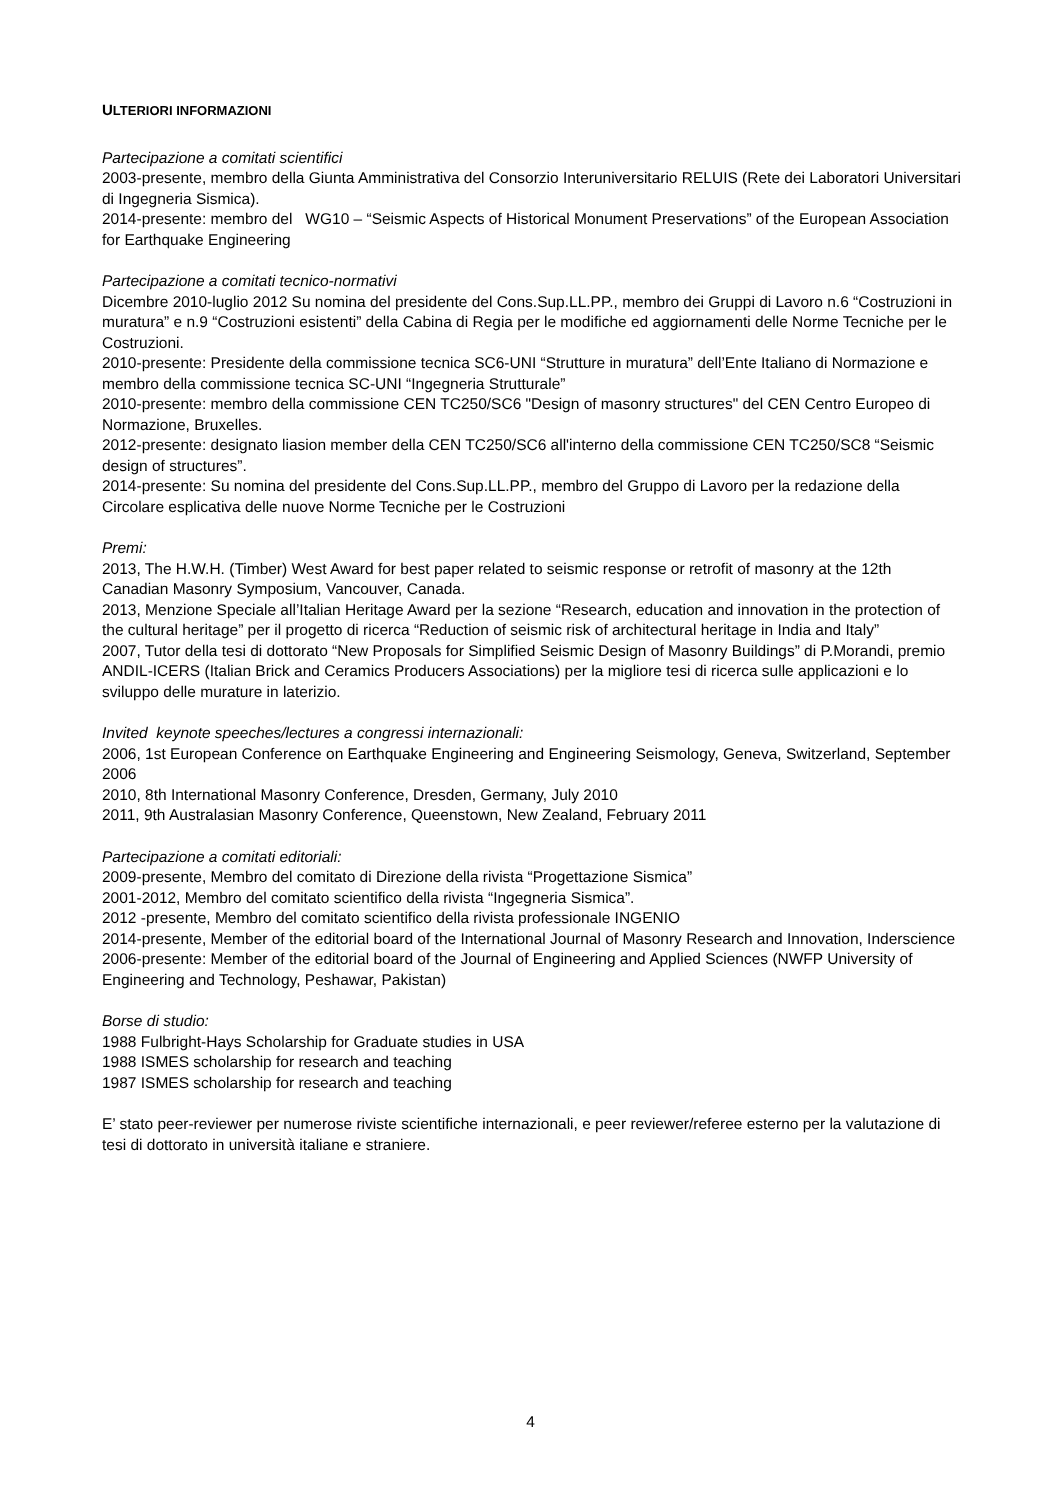ULTERIORI INFORMAZIONI
Partecipazione a comitati scientifici
2003-presente, membro della Giunta Amministrativa del Consorzio Interuniversitario RELUIS (Rete dei Laboratori Universitari di Ingegneria Sismica).
2014-presente: membro del WG10 – “Seismic Aspects of Historical Monument Preservations” of the European Association for Earthquake Engineering
Partecipazione a comitati tecnico-normativi
Dicembre 2010-luglio 2012 Su nomina del presidente del Cons.Sup.LL.PP., membro dei Gruppi di Lavoro n.6 “Costruzioni in muratura” e n.9 “Costruzioni esistenti” della Cabina di Regia per le modifiche ed aggiornamenti delle Norme Tecniche per le Costruzioni.
2010-presente: Presidente della commissione tecnica SC6-UNI “Strutture in muratura” dell’Ente Italiano di Normazione e membro della commissione tecnica SC-UNI “Ingegneria Strutturale”
2010-presente: membro della commissione CEN TC250/SC6 "Design of masonry structures" del CEN Centro Europeo di Normazione, Bruxelles.
2012-presente: designato liasion member della CEN TC250/SC6 all'interno della commissione CEN TC250/SC8 “Seismic design of structures”.
2014-presente: Su nomina del presidente del Cons.Sup.LL.PP., membro del Gruppo di Lavoro per la redazione della Circolare esplicativa delle nuove Norme Tecniche per le Costruzioni
Premi:
2013, The H.W.H. (Timber) West Award for best paper related to seismic response or retrofit of masonry at the 12th Canadian Masonry Symposium, Vancouver, Canada.
2013, Menzione Speciale all’Italian Heritage Award per la sezione “Research, education and innovation in the protection of the cultural heritage” per il progetto di ricerca “Reduction of seismic risk of architectural heritage in India and Italy”
2007, Tutor della tesi di dottorato “New Proposals for Simplified Seismic Design of Masonry Buildings” di P.Morandi, premio ANDIL-ICERS (Italian Brick and Ceramics Producers Associations) per la migliore tesi di ricerca sulle applicazioni e lo sviluppo delle murature in laterizio.
Invited keynote speeches/lectures a congressi internazionali:
2006, 1st European Conference on Earthquake Engineering and Engineering Seismology, Geneva, Switzerland, September 2006
2010, 8th International Masonry Conference, Dresden, Germany, July 2010
2011, 9th Australasian Masonry Conference, Queenstown, New Zealand, February 2011
Partecipazione a comitati editoriali:
2009-presente, Membro del comitato di Direzione della rivista “Progettazione Sismica”
2001-2012, Membro del comitato scientifico della rivista “Ingegneria Sismica”.
2012 -presente, Membro del comitato scientifico della rivista professionale INGENIO
2014-presente, Member of the editorial board of the International Journal of Masonry Research and Innovation, Inderscience
2006-presente: Member of the editorial board of the Journal of Engineering and Applied Sciences (NWFP University of Engineering and Technology, Peshawar, Pakistan)
Borse di studio:
1988 Fulbright-Hays Scholarship for Graduate studies in USA
1988 ISMES scholarship for research and teaching
1987 ISMES scholarship for research and teaching
E’ stato peer-reviewer per numerose riviste scientifiche internazionali, e peer reviewer/referee esterno per la valutazione di tesi di dottorato in università italiane e straniere.
4